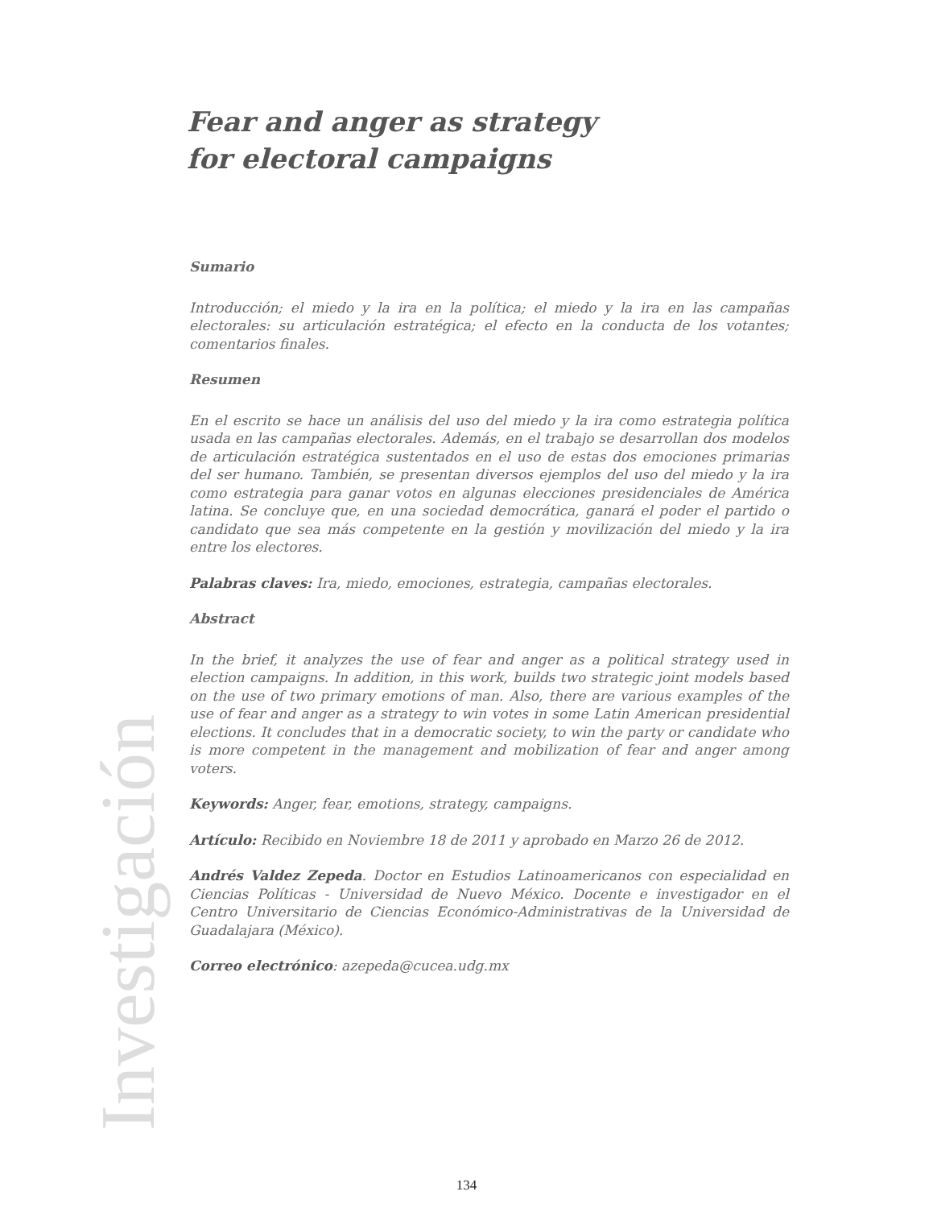Fear and anger as strategy
for electoral campaigns
Sumario
Introducción; el miedo y la ira en la política; el miedo y la ira en las campañas electorales: su articulación estratégica; el efecto en la conducta de los votantes; comentarios finales.
Resumen
En el escrito se hace un análisis del uso del miedo y la ira como estrategia política usada en las campañas electorales. Además, en el trabajo se desarrollan dos modelos de articulación estratégica sustentados en el uso de estas dos emociones primarias del ser humano. También, se presentan diversos ejemplos del uso del miedo y la ira como estrategia para ganar votos en algunas elecciones presidenciales de América latina. Se concluye que, en una sociedad democrática, ganará el poder el partido o candidato que sea más competente en la gestión y movilización del miedo y la ira entre los electores.
Palabras claves: Ira, miedo, emociones, estrategia, campañas electorales.
Abstract
In the brief, it analyzes the use of fear and anger as a political strategy used in election campaigns. In addition, in this work, builds two strategic joint models based on the use of two primary emotions of man. Also, there are various examples of the use of fear and anger as a strategy to win votes in some Latin American presidential elections. It concludes that in a democratic society, to win the party or candidate who is more competent in the management and mobilization of fear and anger among voters.
Keywords: Anger, fear, emotions, strategy, campaigns.
Artículo: Recibido en Noviembre 18 de 2011 y aprobado en Marzo 26 de 2012.
Andrés Valdez Zepeda. Doctor en Estudios Latinoamericanos con especialidad en Ciencias Políticas - Universidad de Nuevo México. Docente e investigador en el Centro Universitario de Ciencias Económico-Administrativas de la Universidad de Guadalajara (México).
Correo electrónico: azepeda@cucea.udg.mx
Investigación
134